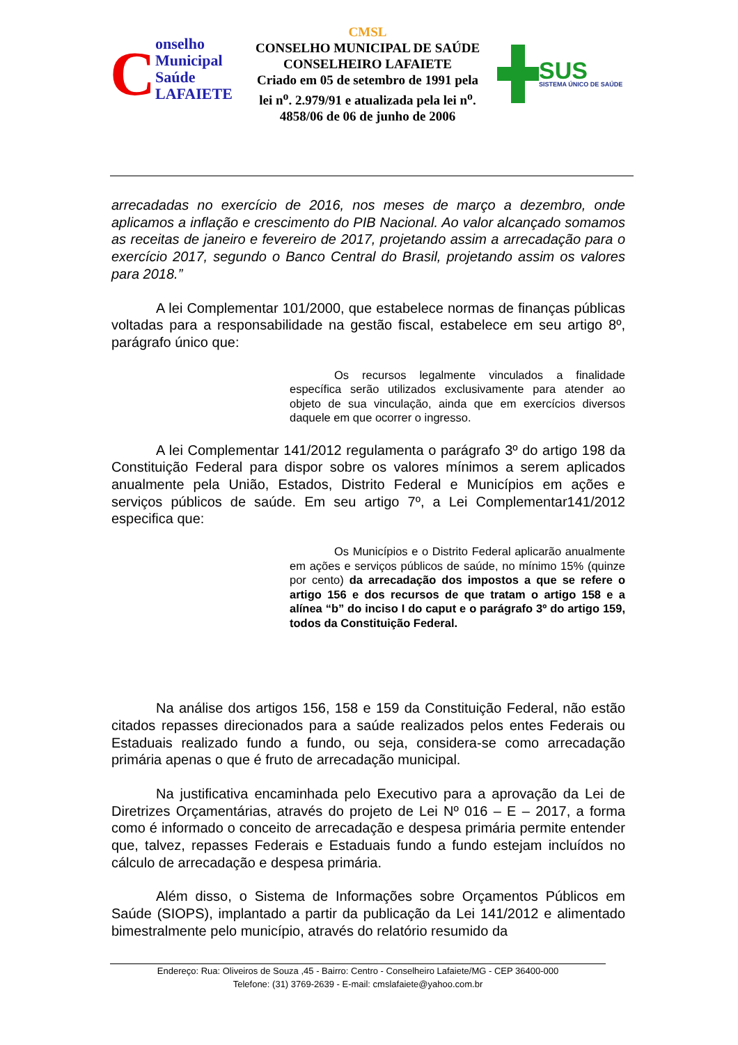Conselho
Municipal
Saúde
LAFAIETE
CMSL
CONSELHO MUNICIPAL DE SAÚDE
CONSELHEIRO LAFAIETE
Criado em 05 de setembro de 1991 pela lei n<sup>o</sup>. 2.979/91 e atualizada pela lei n<sup>o</sup>. 4858/06 de 06 de junho de 2006
SUS
SISTEMA ÚNICO DE SAÚDE
arrecadadas no exercício de 2016, nos meses de março a dezembro, onde aplicamos a inflação e crescimento do PIB Nacional. Ao valor alcançado somamos as receitas de janeiro e fevereiro de 2017, projetando assim a arrecadação para o exercício 2017, segundo o Banco Central do Brasil, projetando assim os valores para 2018.”
A lei Complementar 101/2000, que estabelece normas de finanças públicas voltadas para a responsabilidade na gestão fiscal, estabelece em seu artigo 8º, parágrafo único que:
Os recursos legalmente vinculados a finalidade específica serão utilizados exclusivamente para atender ao objeto de sua vinculação, ainda que em exercícios diversos daquele em que ocorrer o ingresso.
A lei Complementar 141/2012 regulamenta o parágrafo 3º do artigo 198 da Constituição Federal para dispor sobre os valores mínimos a serem aplicados anualmente pela União, Estados, Distrito Federal e Municípios em ações e serviços públicos de saúde. Em seu artigo 7º, a Lei Complementar141/2012 especifica que:
Os Municípios e o Distrito Federal aplicarão anualmente em ações e serviços públicos de saúde, no mínimo 15% (quinze por cento) da arrecadação dos impostos a que se refere o artigo 156 e dos recursos de que tratam o artigo 158 e a alínea “b” do inciso I do caput e o parágrafo 3º do artigo 159, todos da Constituição Federal.
Na análise dos artigos 156, 158 e 159 da Constituição Federal, não estão citados repasses direcionados para a saúde realizados pelos entes Federais ou Estaduais realizado fundo a fundo, ou seja, considera-se como arrecadação primária apenas o que é fruto de arrecadação municipal.
Na justificativa encaminhada pelo Executivo para a aprovação da Lei de Diretrizes Orçamentárias, através do projeto de Lei Nº 016 – E – 2017, a forma como é informado o conceito de arrecadação e despesa primária permite entender que, talvez, repasses Federais e Estaduais fundo a fundo estejam incluídos no cálculo de arrecadação e despesa primária.
Além disso, o Sistema de Informações sobre Orçamentos Públicos em Saúde (SIOPS), implantado a partir da publicação da Lei 141/2012 e alimentado bimestralmente pelo município, através do relatório resumido da
Endereço: Rua: Oliveiros de Souza ,45 - Bairro: Centro - Conselheiro Lafaiete/MG - CEP 36400-000
Telefone: (31) 3769-2639 - E-mail: cmslafaiete@yahoo.com.br